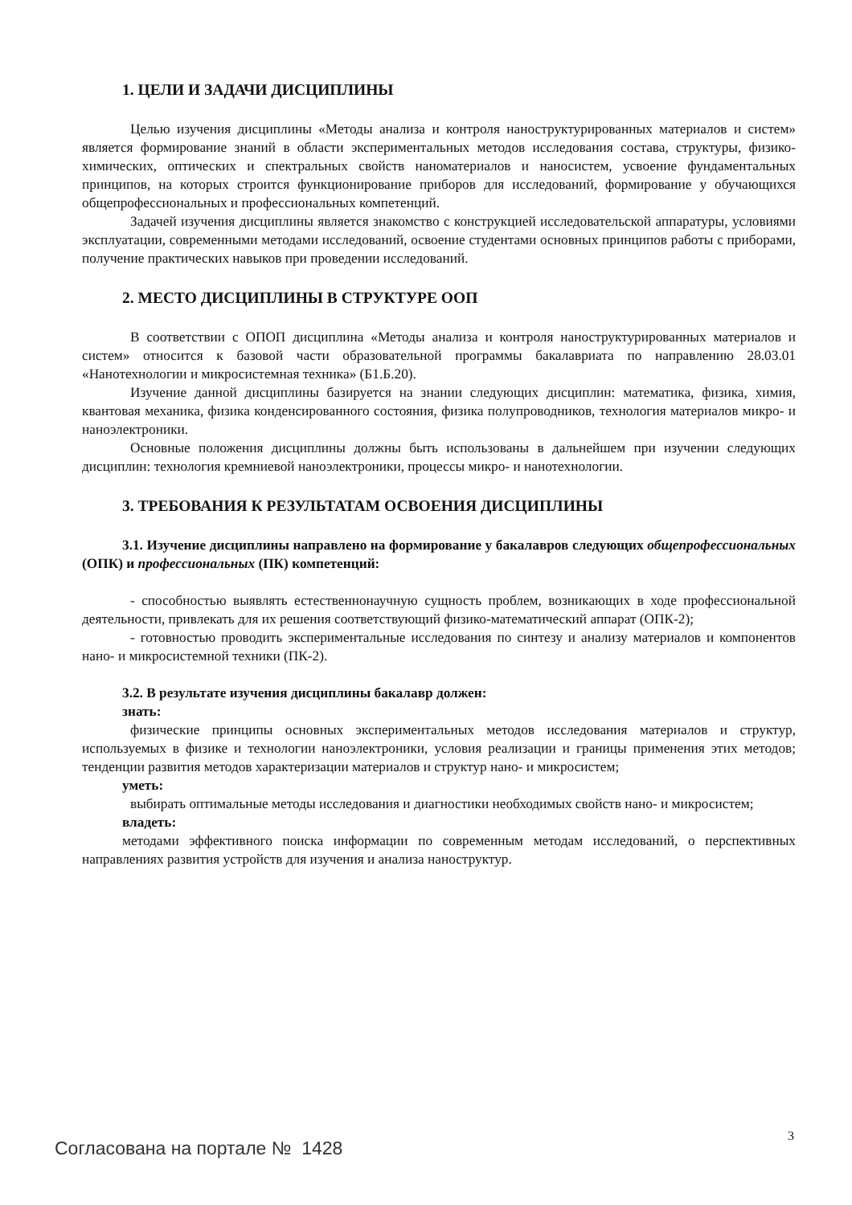1. ЦЕЛИ И ЗАДАЧИ ДИСЦИПЛИНЫ
Целью изучения дисциплины «Методы анализа и контроля наноструктурированных материалов и систем» является формирование знаний в области экспериментальных методов исследования состава, структуры, физико-химических, оптических и спектральных свойств наноматериалов и наносистем, усвоение фундаментальных принципов, на которых строится функционирование приборов для исследований, формирование у обучающихся общепрофессиональных и профессиональных компетенций.
Задачей изучения дисциплины является знакомство с конструкцией исследовательской аппаратуры, условиями эксплуатации, современными методами исследований, освоение студентами основных принципов работы с приборами, получение практических навыков при проведении исследований.
2. МЕСТО ДИСЦИПЛИНЫ В СТРУКТУРЕ ООП
В соответствии с ОПОП дисциплина «Методы анализа и контроля наноструктурированных материалов и систем» относится к базовой части образовательной программы бакалавриата по направлению 28.03.01 «Нанотехнологии и микросистемная техника» (Б1.Б.20).
Изучение данной дисциплины базируется на знании следующих дисциплин: математика, физика, химия, квантовая механика, физика конденсированного состояния, физика полупроводников, технология материалов микро- и наноэлектроники.
Основные положения дисциплины должны быть использованы в дальнейшем при изучении следующих дисциплин: технология кремниевой наноэлектроники, процессы микро- и нанотехнологии.
3. ТРЕБОВАНИЯ К РЕЗУЛЬТАТАМ ОСВОЕНИЯ ДИСЦИПЛИНЫ
3.1. Изучение дисциплины направлено на формирование у бакалавров следующих общепрофессиональных (ОПК) и профессиональных (ПК) компетенций:
- способностью выявлять естественнонаучную сущность проблем, возникающих в ходе профессиональной деятельности, привлекать для их решения соответствующий физико-математический аппарат (ОПК-2);
- готовностью проводить экспериментальные исследования по синтезу и анализу материалов и компонентов нано- и микросистемной техники (ПК-2).
3.2. В результате изучения дисциплины бакалавр должен:
знать:
физические принципы основных экспериментальных методов исследования материалов и структур, используемых в физике и технологии наноэлектроники, условия реализации и границы применения этих методов; тенденции развития методов характеризации материалов и структур нано- и микросистем;
уметь:
выбирать оптимальные методы исследования и диагностики необходимых свойств нано- и микросистем;
владеть:
методами эффективного поиска информации по современным методам исследований, о перспективных направлениях развития устройств для изучения и анализа наноструктур.
3
Согласована на портале № 1428